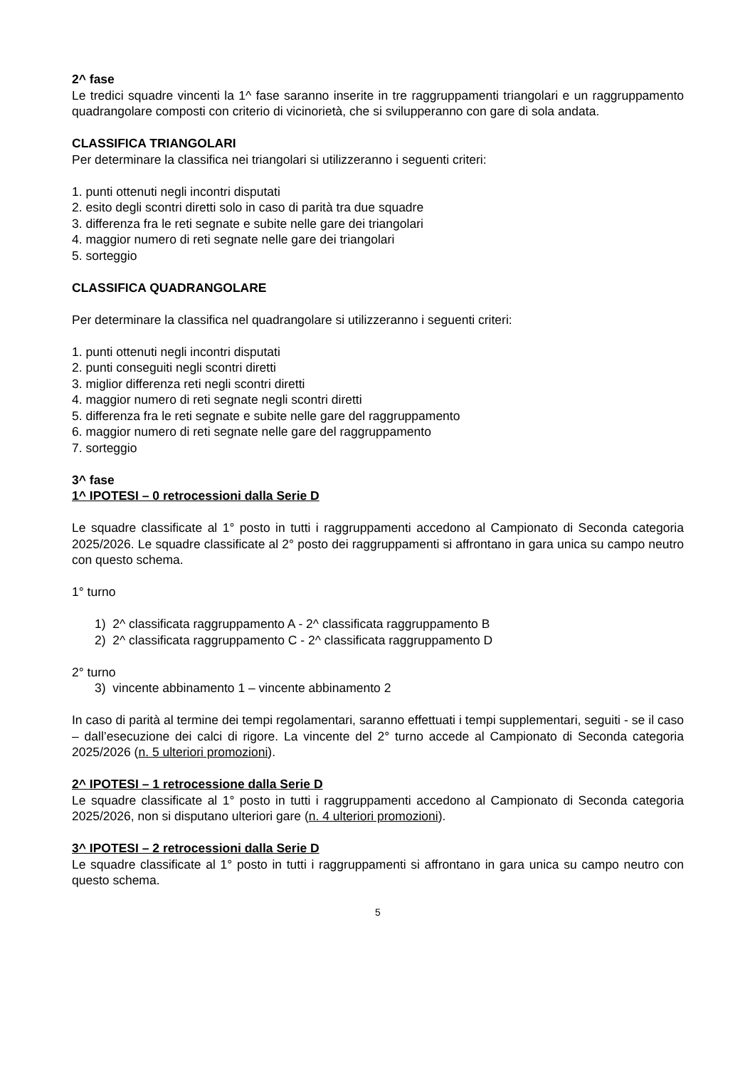2^ fase
Le tredici squadre vincenti la 1^ fase saranno inserite in tre raggruppamenti triangolari e un raggruppamento quadrangolare composti con criterio di vicinorietà, che si svilupperanno con gare di sola andata.
CLASSIFICA TRIANGOLARI
Per determinare la classifica nei triangolari si utilizzeranno i seguenti criteri:
1. punti ottenuti negli incontri disputati
2. esito degli scontri diretti solo in caso di parità tra due squadre
3. differenza fra le reti segnate e subite nelle gare dei triangolari
4. maggior numero di reti segnate nelle gare dei triangolari
5. sorteggio
CLASSIFICA QUADRANGOLARE
Per determinare la classifica nel quadrangolare si utilizzeranno i seguenti criteri:
1. punti ottenuti negli incontri disputati
2. punti conseguiti negli scontri diretti
3. miglior differenza reti negli scontri diretti
4. maggior numero di reti segnate negli scontri diretti
5. differenza fra le reti segnate e subite nelle gare del raggruppamento
6. maggior numero di reti segnate nelle gare del raggruppamento
7. sorteggio
3^ fase
1^ IPOTESI – 0 retrocessioni dalla Serie D
Le squadre classificate al 1° posto in tutti i raggruppamenti accedono al Campionato di Seconda categoria 2025/2026. Le squadre classificate al 2° posto dei raggruppamenti si affrontano in gara unica su campo neutro con questo schema.
1° turno
1) 2^ classificata raggruppamento A - 2^ classificata raggruppamento B
2) 2^ classificata raggruppamento C - 2^ classificata raggruppamento D
2° turno
3) vincente abbinamento 1 – vincente abbinamento 2
In caso di parità al termine dei tempi regolamentari, saranno effettuati i tempi supplementari, seguiti - se il caso – dall’esecuzione dei calci di rigore. La vincente del 2° turno accede al Campionato di Seconda categoria 2025/2026 (n. 5 ulteriori promozioni).
2^ IPOTESI – 1 retrocessione dalla Serie D
Le squadre classificate al 1° posto in tutti i raggruppamenti accedono al Campionato di Seconda categoria 2025/2026, non si disputano ulteriori gare (n. 4 ulteriori promozioni).
3^ IPOTESI – 2 retrocessioni dalla Serie D
Le squadre classificate al 1° posto in tutti i raggruppamenti si affrontano in gara unica su campo neutro con questo schema.
5